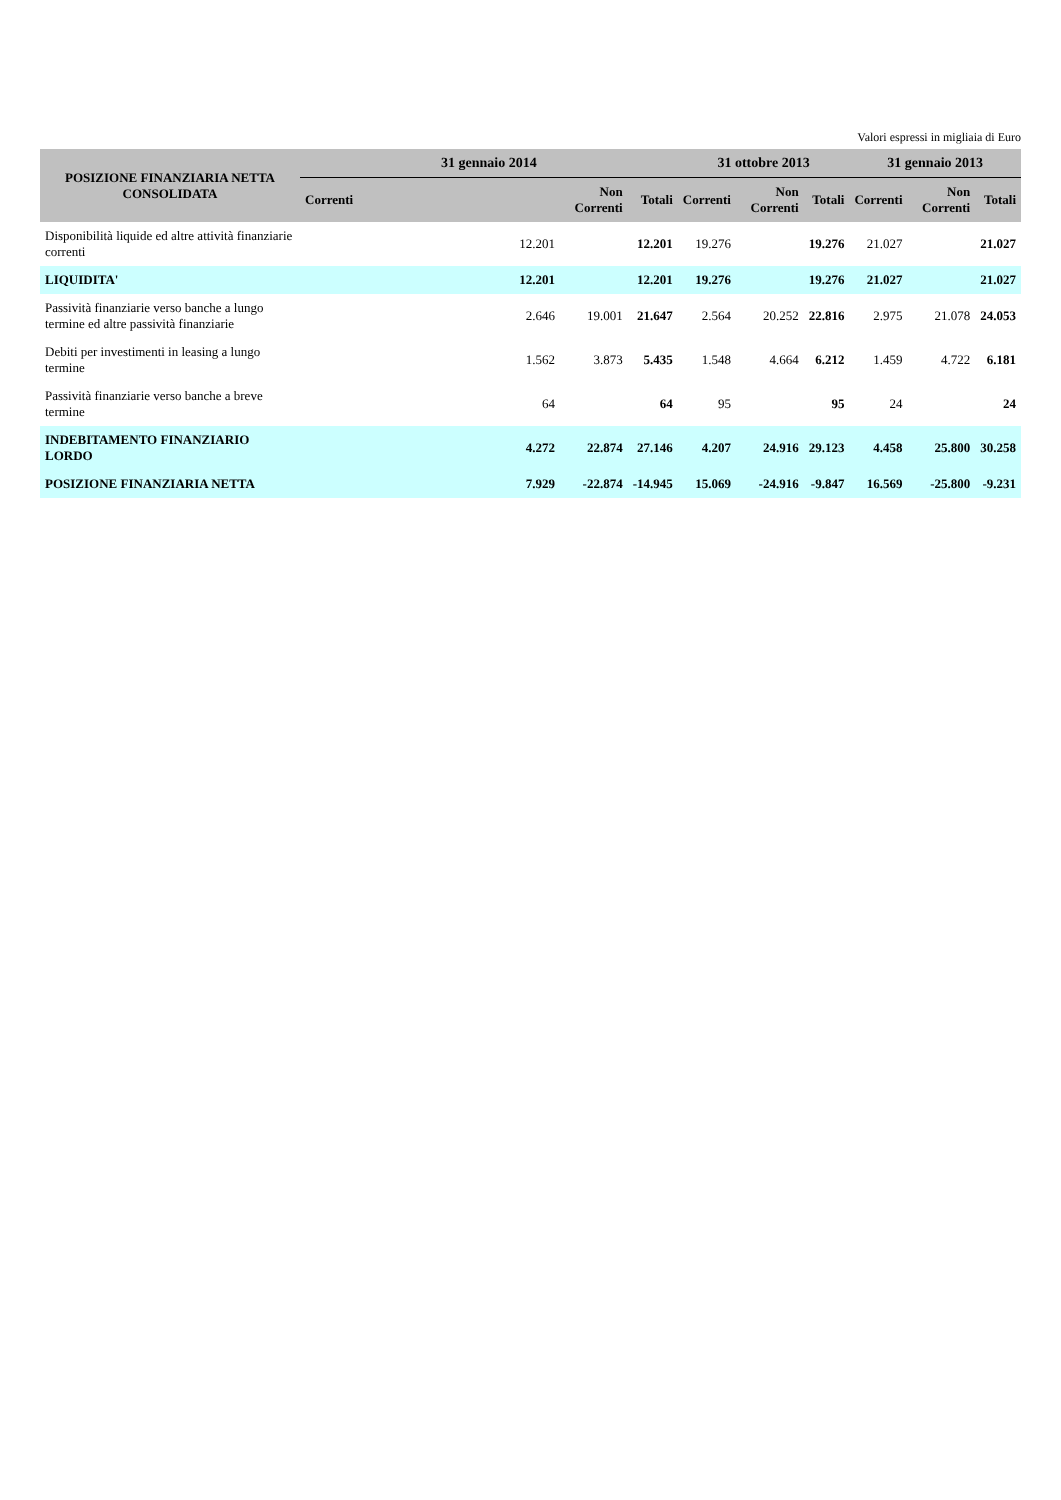Valori espressi in migliaia di Euro
| POSIZIONE FINANZIARIA NETTA CONSOLIDATA | 31 gennaio 2014 | | | 31 ottobre 2013 | | | 31 gennaio 2013 | | |
| --- | --- | --- | --- | --- | --- | --- | --- | --- | --- |
| | Correnti | Non Correnti | Totali | Correnti | Non Correnti | Totali | Correnti | Non Correnti | Totali |
| Disponibilità liquide ed altre attività finanziarie correnti | 12.201 | | 12.201 | 19.276 | | 19.276 | 21.027 | | 21.027 |
| LIQUIDITA' | 12.201 | | 12.201 | 19.276 | | 19.276 | 21.027 | | 21.027 |
| Passività finanziarie verso banche a lungo termine ed altre passività finanziarie | 2.646 | 19.001 | 21.647 | 2.564 | 20.252 | 22.816 | 2.975 | 21.078 | 24.053 |
| Debiti per investimenti in leasing a lungo termine | 1.562 | 3.873 | 5.435 | 1.548 | 4.664 | 6.212 | 1.459 | 4.722 | 6.181 |
| Passività finanziarie verso banche a breve termine | 64 | | 64 | 95 | | 95 | 24 | | 24 |
| INDEBITAMENTO FINANZIARIO LORDO | 4.272 | 22.874 | 27.146 | 4.207 | 24.916 | 29.123 | 4.458 | 25.800 | 30.258 |
| POSIZIONE FINANZIARIA NETTA | 7.929 | -22.874 | -14.945 | 15.069 | -24.916 | -9.847 | 16.569 | -25.800 | -9.231 |